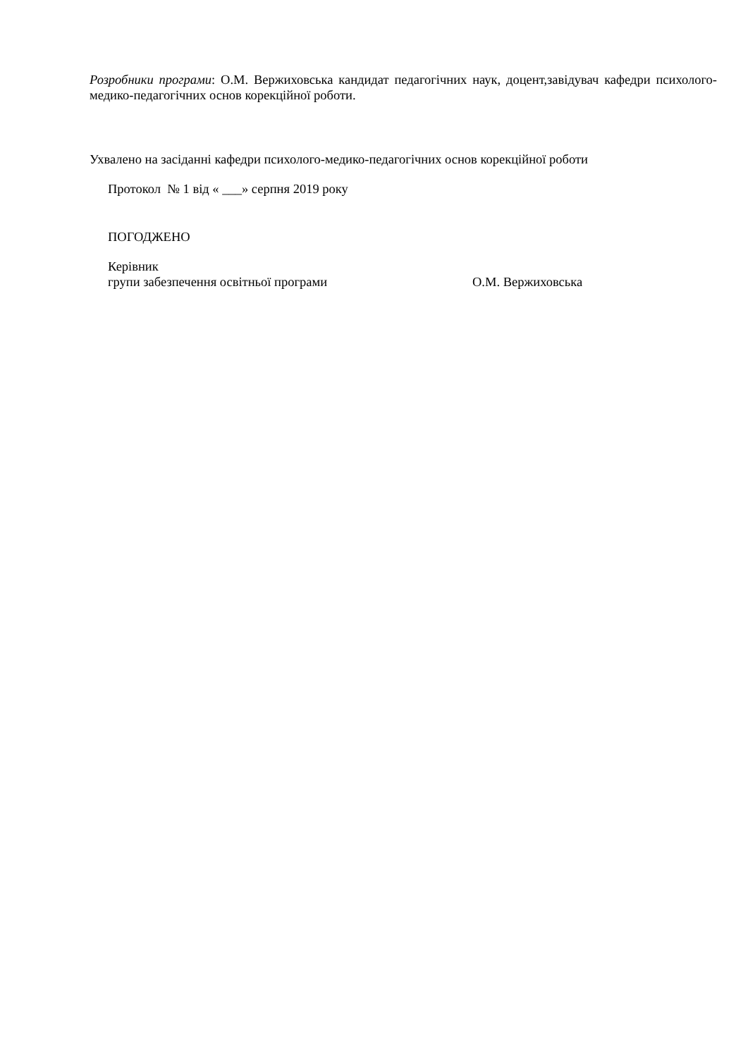Розробники програми: О.М. Вержиховська кандидат педагогічних наук, доцент,завідувач кафедри психолого-медико-педагогічних основ корекційної роботи.
Ухвалено на засіданні кафедри психолого-медико-педагогічних основ корекційної роботи
Протокол № 1 від « ___» серпня 2019 року
ПОГОДЖЕНО
Керівник
групи забезпечення освітньої програми О.М. Вержиховська